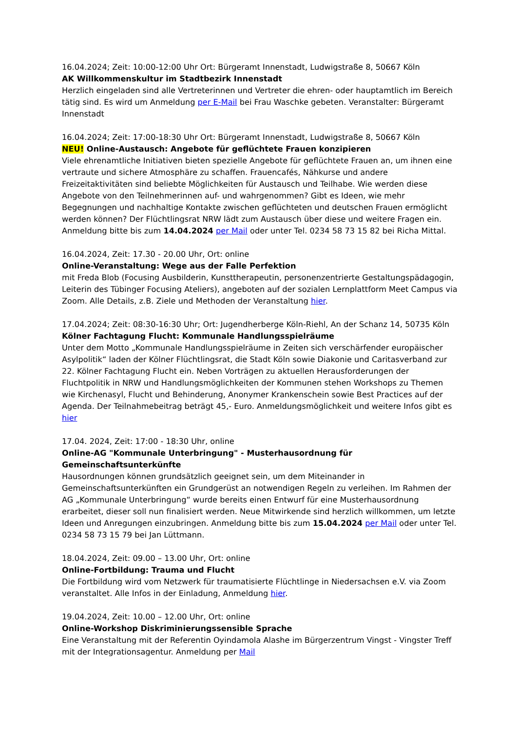16.04.2024; Zeit: 10:00-12:00 Uhr Ort: Bürgeramt Innenstadt, Ludwigstraße 8, 50667 Köln
AK Willkommenskultur im Stadtbezirk Innenstadt
Herzlich eingeladen sind alle Vertreterinnen und Vertreter die ehren- oder hauptamtlich im Bereich tätig sind. Es wird um Anmeldung per E-Mail bei Frau Waschke gebeten. Veranstalter: Bürgeramt Innenstadt
16.04.2024; Zeit: 17:00-18:30 Uhr Ort: Bürgeramt Innenstadt, Ludwigstraße 8, 50667 Köln
NEU! Online-Austausch: Angebote für geflüchtete Frauen konzipieren
Viele ehrenamtliche Initiativen bieten spezielle Angebote für geflüchtete Frauen an, um ihnen eine vertraute und sichere Atmosphäre zu schaffen. Frauencafés, Nähkurse und andere Freizeitaktivitäten sind beliebte Möglichkeiten für Austausch und Teilhabe. Wie werden diese Angebote von den Teilnehmerinnen auf- und wahrgenommen? Gibt es Ideen, wie mehr Begegnungen und nachhaltige Kontakte zwischen geflüchteten und deutschen Frauen ermöglicht werden können? Der Flüchtlingsrat NRW lädt zum Austausch über diese und weitere Fragen ein. Anmeldung bitte bis zum 14.04.2024 per Mail oder unter Tel. 0234 58 73 15 82 bei Richa Mittal.
16.04.2024, Zeit: 17.30 - 20.00 Uhr, Ort: online
Online-Veranstaltung: Wege aus der Falle Perfektion
mit Freda Blob (Focusing Ausbilderin, Kunsttherapeutin, personenzentrierte Gestaltungspädagogin, Leiterin des Tübinger Focusing Ateliers), angeboten auf der sozialen Lernplattform Meet Campus via Zoom. Alle Details, z.B. Ziele und Methoden der Veranstaltung hier.
17.04.2024; Zeit: 08:30-16:30 Uhr; Ort: Jugendherberge Köln-Riehl, An der Schanz 14, 50735 Köln
Kölner Fachtagung Flucht: Kommunale Handlungsspielräume
Unter dem Motto „Kommunale Handlungsspielräume in Zeiten sich verschärfender europäischer Asylpolitik“ laden der Kölner Flüchtlingsrat, die Stadt Köln sowie Diakonie und Caritasverband zur 22. Kölner Fachtagung Flucht ein. Neben Vorträgen zu aktuellen Herausforderungen der Fluchtpolitik in NRW und Handlungsmöglichkeiten der Kommunen stehen Workshops zu Themen wie Kirchenasyl, Flucht und Behinderung, Anonymer Krankenschein sowie Best Practices auf der Agenda. Der Teilnahmebeitrag beträgt 45,- Euro. Anmeldungsmöglichkeit und weitere Infos gibt es hier
17.04. 2024, Zeit: 17:00 - 18:30 Uhr, online
Online-AG "Kommunale Unterbringung" - Musterhausordnung für Gemeinschaftsunterkünfte
Hausordnungen können grundsätzlich geeignet sein, um dem Miteinander in Gemeinschaftsunterkünften ein Grundgerüst an notwendigen Regeln zu verleihen. Im Rahmen der AG „Kommunale Unterbringung“ wurde bereits einen Entwurf für eine Musterhausordnung erarbeitet, dieser soll nun finalisiert werden. Neue Mitwirkende sind herzlich willkommen, um letzte Ideen und Anregungen einzubringen. Anmeldung bitte bis zum 15.04.2024 per Mail oder unter Tel. 0234 58 73 15 79 bei Jan Lüttmann.
18.04.2024, Zeit: 09.00 – 13.00 Uhr, Ort: online
Online-Fortbildung: Trauma und Flucht
Die Fortbildung wird vom Netzwerk für traumatisierte Flüchtlinge in Niedersachsen e.V. via Zoom veranstaltet. Alle Infos in der Einladung, Anmeldung hier.
19.04.2024, Zeit: 10.00 – 12.00 Uhr, Ort: online
Online-Workshop Diskriminierungssensible Sprache
Eine Veranstaltung mit der Referentin Oyindamola Alashe im Bürgerzentrum Vingst - Vingster Treff mit der Integrationsagentur. Anmeldung per Mail